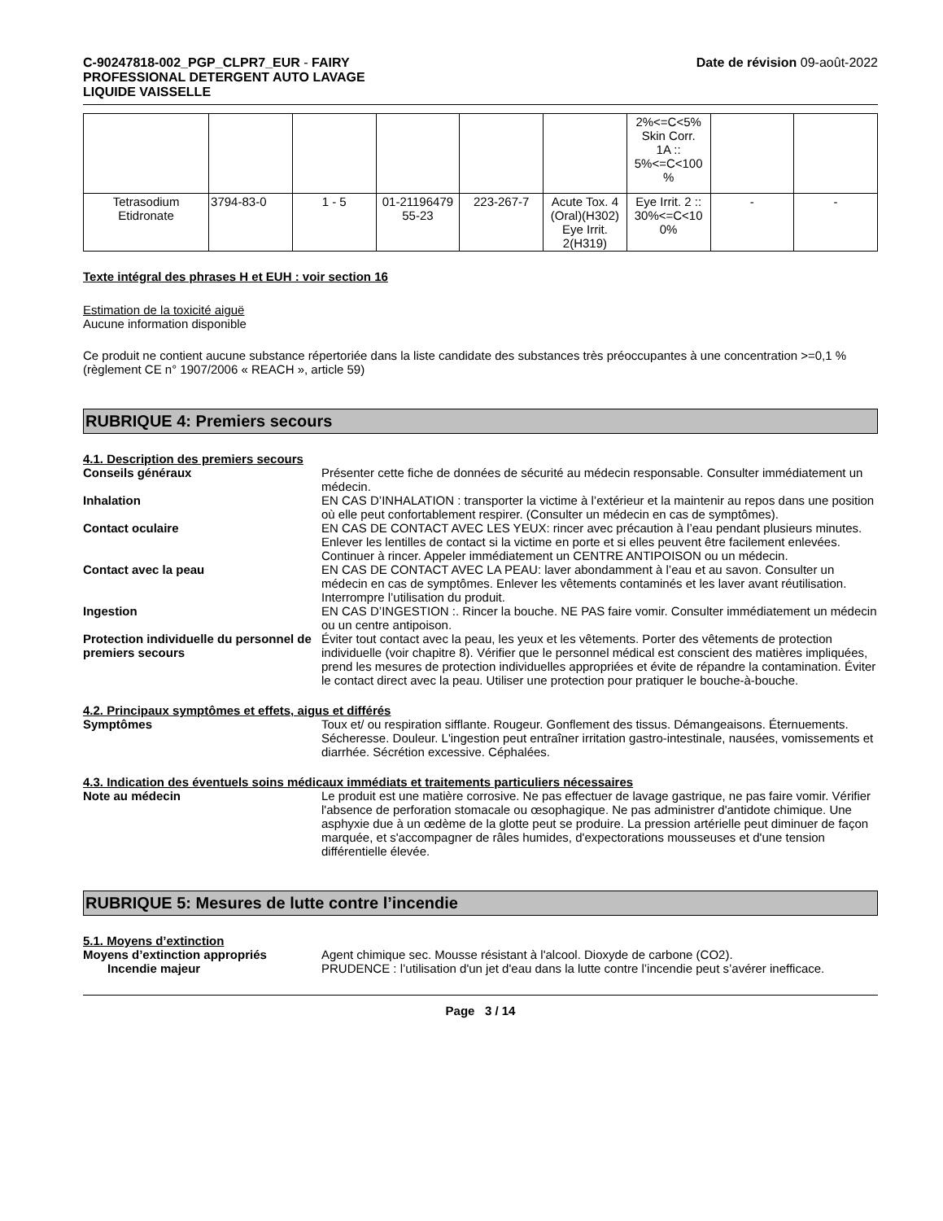C-90247818-002_PGP_CLPR7_EUR - FAIRY
PROFESSIONAL DETERGENT AUTO LAVAGE
LIQUIDE VAISSELLE
Date de révision 09-août-2022
| | | | | | | 2%<=C<5% Skin Corr. 1A :: 5%<=C<100 % | | |
| Tetrasodium Etidronate | 3794-83-0 | 1 - 5 | 01-21196479 55-23 | 223-267-7 | Acute Tox. 4 (Oral)(H302) Eye Irrit. 2(H319) | Eye Irrit. 2 :: 30%<=C<10 0% | - | - |
Texte intégral des phrases H et EUH : voir section 16
Estimation de la toxicité aiguë
Aucune information disponible
Ce produit ne contient aucune substance répertoriée dans la liste candidate des substances très préoccupantes à une concentration >=0,1 % (règlement CE n° 1907/2006 « REACH », article 59)
RUBRIQUE 4: Premiers secours
4.1. Description des premiers secours
Conseils généraux Présenter cette fiche de données de sécurité au médecin responsable. Consulter immédiatement un médecin.
Inhalation EN CAS D’INHALATION : transporter la victime à l’extérieur et la maintenir au repos dans une position où elle peut confortablement respirer. (Consulter un médecin en cas de symptômes).
Contact oculaire EN CAS DE CONTACT AVEC LES YEUX: rincer avec précaution à l’eau pendant plusieurs minutes. Enlever les lentilles de contact si la victime en porte et si elles peuvent être facilement enlevées. Continuer à rincer. Appeler immédiatement un CENTRE ANTIPOISON ou un médecin.
Contact avec la peau EN CAS DE CONTACT AVEC LA PEAU: laver abondamment à l’eau et au savon. Consulter un médecin en cas de symptômes. Enlever les vêtements contaminés et les laver avant réutilisation. Interrompre l’utilisation du produit.
Ingestion EN CAS D’INGESTION :. Rincer la bouche. NE PAS faire vomir. Consulter immédiatement un médecin ou un centre antipoison.
Protection individuelle du personnel de premiers secours
Éviter tout contact avec la peau, les yeux et les vêtements. Porter des vêtements de protection individuelle (voir chapitre 8). Vérifier que le personnel médical est conscient des matières impliquées, prend les mesures de protection individuelles appropriées et évite de répandre la contamination. Éviter le contact direct avec la peau. Utiliser une protection pour pratiquer le bouche-à-bouche.
4.2. Principaux symptômes et effets, aigus et différés
Symptômes Toux et/ ou respiration sifflante. Rougeur. Gonflement des tissus. Démangeaisons. Éternuements. Sécheresse. Douleur. L'ingestion peut entraîner irritation gastro-intestinale, nausées, vomissements et diarrhée. Sécrétion excessive. Céphalées.
4.3. Indication des éventuels soins médicaux immédiats et traitements particuliers nécessaires
Note au médecin Le produit est une matière corrosive. Ne pas effectuer de lavage gastrique, ne pas faire vomir. Vérifier l'absence de perforation stomacale ou œsophagique. Ne pas administrer d'antidote chimique. Une asphyxie due à un œdème de la glotte peut se produire. La pression artérielle peut diminuer de façon marquée, et s'accompagner de râles humides, d'expectorations mousseuses et d'une tension différentielle élevée.
RUBRIQUE 5: Mesures de lutte contre l’incendie
5.1. Moyens d’extinction
Moyens d’extinction appropriés Agent chimique sec. Mousse résistant à l'alcool. Dioxyde de carbone (CO2).
Incendie majeur PRUDENCE : l’utilisation d'un jet d'eau dans la lutte contre l’incendie peut s’avérer inefficace.
Page 3 / 14